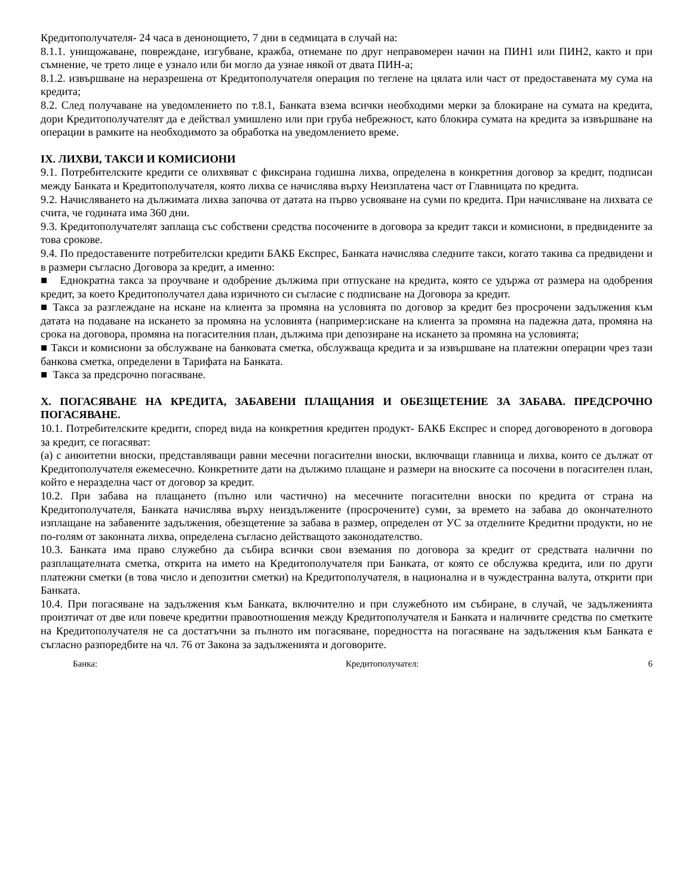Кредитополучателя- 24 часа в денонощието, 7 дни в седмицата в случай на:
8.1.1. унищожаване, повреждане, изгубване, кражба, отнемане по друг неправомерен начин на ПИН1 или ПИН2, както и при съмнение, че трето лице е узнало или би могло да узнае някой от двата ПИН-а;
8.1.2. извършване на неразрешена от Кредитополучателя операция по теглене на цялата или част от предоставената му сума на кредита;
8.2. След получаване на уведомлението по т.8.1, Банката взема всички необходими мерки за блокиране на сумата на кредита, дори Кредитополучателят да е действал умишлено или при груба небрежност, като блокира сумата на кредита за извършване на операции в рамките на необходимото за обработка на уведомлението време.
IX. ЛИХВИ, ТАКСИ И КОМИСИОНИ
9.1. Потребителските кредити се олихвяват с фиксирана годишна лихва, определена в конкретния договор за кредит, подписан между Банката и Кредитополучателя, която лихва се начислява върху Неизплатена част от Главницата по кредита.
9.2. Начисляването на дължимата лихва започва от датата на първо усвояване на суми по кредита. При начисляване на лихвата се счита, че годината има 360 дни.
9.3. Кредитополучателят заплаща със собствени средства посочените в договора за кредит такси и комисиони, в предвидените за това срокове.
9.4. По предоставените потребителски кредити БАКБ Експрес, Банката начислява следните такси, когато такива са предвидени и в размери съгласно Договора за кредит, а именно:
■ Еднократна такса за проучване и одобрение дължима при отпускане на кредита, която се удържа от размера на одобрения кредит, за което Кредитополучател дава изричното си съгласие с подписване на Договора за кредит.
■ Такса за разглеждане на искане на клиента за промяна на условията по договор за кредит без просрочени задължения към датата на подаване на искането за промяна на условията (например:искане на клиента за промяна на падежна дата, промяна на срока на договора, промяна на погасителния план, дължима при депозиране на искането за промяна на условията;
■ Такси и комисиони за обслужване на банковата сметка, обслужваща кредита и за извършване на платежни операции чрез тази банкова сметка, определени в Тарифата на Банката.
■ Такса за предсрочно погасяване.
X. ПОГАСЯВАНЕ НА КРЕДИТА, ЗАБАВЕНИ ПЛАЩАНИЯ И ОБЕЗЩЕТЕНИЕ ЗА ЗАБАВА. ПРЕДСРОЧНО ПОГАСЯВАНЕ.
10.1. Потребителските кредити, според вида на конкретния кредитен продукт- БАКБ Експрес и според договореното в договора за кредит, се погасяват:
(а) с анюитетни вноски, представляващи равни месечни погасителни вноски, включващи главница и лихва, които се дължат от Кредитополучателя ежемесечно. Конкретните дати на дължимо плащане и размери на вноските са посочени в погасителен план, който е неразделна част от договор за кредит.
10.2. При забава на плащането (пълно или частично) на месечните погасителни вноски по кредита от страна на Кредитополучателя, Банката начислява върху неиздължените (просрочените) суми, за времето на забава до окончателното изплащане на забавените задължения, обезщетение за забава в размер, определен от УС за отделните Кредитни продукти, но не по-голям от законната лихва, определена съгласно действащото законодателство.
10.3. Банката има право служебно да събира всички свои вземания по договора за кредит от средствата налични по разплащателната сметка, открита на името на Кредитополучателя при Банката, от която се обслужва кредита, или по други платежни сметки (в това число и депозитни сметки) на Кредитополучателя, в национална и в чуждестранна валута, открити при Банката.
10.4. При погасяване на задължения към Банката, включително и при служебното им събиране, в случай, че задълженията произтичат от две или повече кредитни правоотношения между Кредитополучателя и Банката и наличните средства по сметките на Кредитополучателя не са достатъчни за пълното им погасяване, поредността на погасяване на задължения към Банката е съгласно разпоредбите на чл. 76 от Закона за задълженията и договорите.
Банка: Кредитополучател: 6